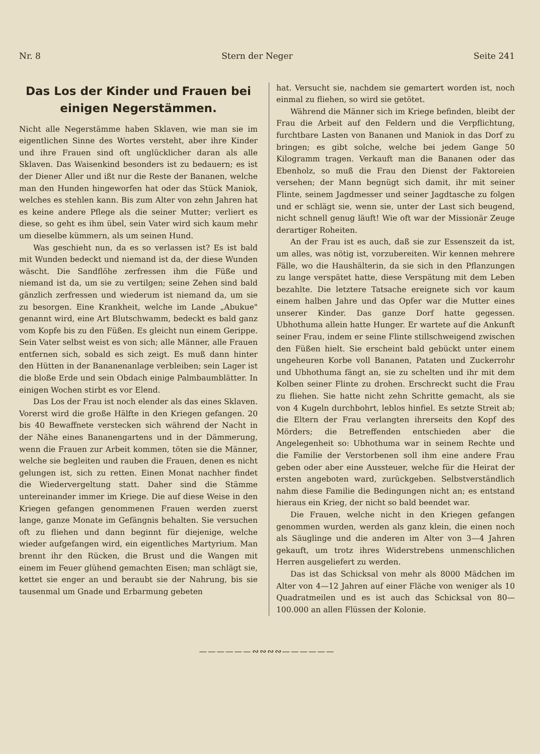Nr. 8 Stern der Neger Seite 241
Das Los der Kinder und Frauen bei einigen Negerstämmen.
Nicht alle Negerstämme haben Sklaven, wie man sie im eigentlichen Sinne des Wortes versteht, aber ihre Kinder und ihre Frauen sind oft unglücklicher daran als alle Sklaven. Das Waisenkind besonders ist zu bedauern; es ist der Diener Aller und ißt nur die Reste der Bananen, welche man den Hunden hingeworfen hat oder das Stück Maniok, welches es stehlen kann. Bis zum Alter von zehn Jahren hat es keine andere Pflege als die seiner Mutter; verliert es diese, so geht es ihm übel, sein Vater wird sich kaum mehr um dieselbe kümmern, als um seinen Hund.
Was geschieht nun, da es so verlassen ist? Es ist bald mit Wunden bedeckt und niemand ist da, der diese Wunden wäscht. Die Sandflöhe zerfressen ihm die Füße und niemand ist da, um sie zu vertilgen; seine Zehen sind bald gänzlich zerfressen und wiederum ist niemand da, um sie zu besorgen. Eine Krankheit, welche im Lande „Abukue" genannt wird, eine Art Blutschwamm, bedeckt es bald ganz vom Kopfe bis zu den Füßen. Es gleicht nun einem Gerippe. Sein Vater selbst weist es von sich; alle Männer, alle Frauen entfernen sich, sobald es sich zeigt. Es muß dann hinter den Hütten in der Bananenanlage verbleiben; sein Lager ist die bloße Erde und sein Obdach einige Palmbaumblätter. In einigen Wochen stirbt es vor Elend.
Das Los der Frau ist noch elender als das eines Sklaven. Vorerst wird die große Hälfte in den Kriegen gefangen. 20 bis 40 Bewaffnete verstecken sich während der Nacht in der Nähe eines Bananengartens und in der Dämmerung, wenn die Frauen zur Arbeit kommen, töten sie die Männer, welche sie begleiten und rauben die Frauen, denen es nicht gelungen ist, sich zu retten. Einen Monat nachher findet die Wiedervergeltung statt. Daher sind die Stämme untereinander immer im Kriege. Die auf diese Weise in den Kriegen gefangen genommenen Frauen werden zuerst lange, ganze Monate im Gefängnis behalten. Sie versuchen oft zu fliehen und dann beginnt für diejenige, welche wieder aufgefangen wird, ein eigentliches Martyrium. Man brennt ihr den Rücken, die Brust und die Wangen mit einem im Feuer glühend gemachten Eisen; man schlägt sie, kettet sie enger an und beraubt sie der Nahrung, bis sie tausenmal um Gnade und Erbarmung gebeten
hat. Versucht sie, nachdem sie gemartert worden ist, noch einmal zu fliehen, so wird sie getötet.
Während die Männer sich im Kriege befinden, bleibt der Frau die Arbeit auf den Feldern und die Verpflichtung, furchtbare Lasten von Bananen und Maniok in das Dorf zu bringen; es gibt solche, welche bei jedem Gange 50 Kilogramm tragen. Verkauft man die Bananen oder das Ebenholz, so muß die Frau den Dienst der Faktoreien versehen; der Mann begnügt sich damit, ihr mit seiner Flinte, seinem Jagdmesser und seiner Jagdtasche zu folgen und er schlägt sie, wenn sie, unter der Last sich beugend, nicht schnell genug läuft! Wie oft war der Missionär Zeuge derartiger Roheiten.
An der Frau ist es auch, daß sie zur Essenszeit da ist, um alles, was nötig ist, vorzubereiten. Wir kennen mehrere Fälle, wo die Haushälterin, da sie sich in den Pflanzungen zu lange verspätet hatte, diese Verspätung mit dem Leben bezahlte. Die letztere Tatsache ereignete sich vor kaum einem halben Jahre und das Opfer war die Mutter eines unserer Kinder. Das ganze Dorf hatte gegessen. Ubhothuma allein hatte Hunger. Er wartete auf die Ankunft seiner Frau, indem er seine Flinte stillschweigend zwischen den Füßen hielt. Sie erscheint bald gebückt unter einem ungeheuren Korbe voll Bananen, Pataten und Zuckerrohr und Ubhothuma fängt an, sie zu schelten und ihr mit dem Kolben seiner Flinte zu drohen. Erschreckt sucht die Frau zu fliehen. Sie hatte nicht zehn Schritte gemacht, als sie von 4 Kugeln durchbohrt, leblos hinfiel. Es setzte Streit ab; die Eltern der Frau verlangten ihrerseits den Kopf des Mörders; die Betreffenden entschieden aber die Angelegenheit so: Ubhothuma war in seinem Rechte und die Familie der Verstorbenen soll ihm eine andere Frau geben oder aber eine Aussteuer, welche für die Heirat der ersten angeboten ward, zurückgeben. Selbstverständlich nahm diese Familie die Bedingungen nicht an; es entstand hieraus ein Krieg, der nicht so bald beendet war.
Die Frauen, welche nicht in den Kriegen gefangen genommen wurden, werden als ganz klein, die einen noch als Säuglinge und die anderen im Alter von 3—4 Jahren gekauft, um trotz ihres Widerstrebens unmenschlichen Herren ausgeliefert zu werden.
Das ist das Schicksal von mehr als 8000 Mädchen im Alter von 4—12 Jahren auf einer Fläche von weniger als 10 Quadratmeilen und es ist auch das Schicksal von 80—100.000 an allen Flüssen der Kolonie.
——————∾∾∾∾——————